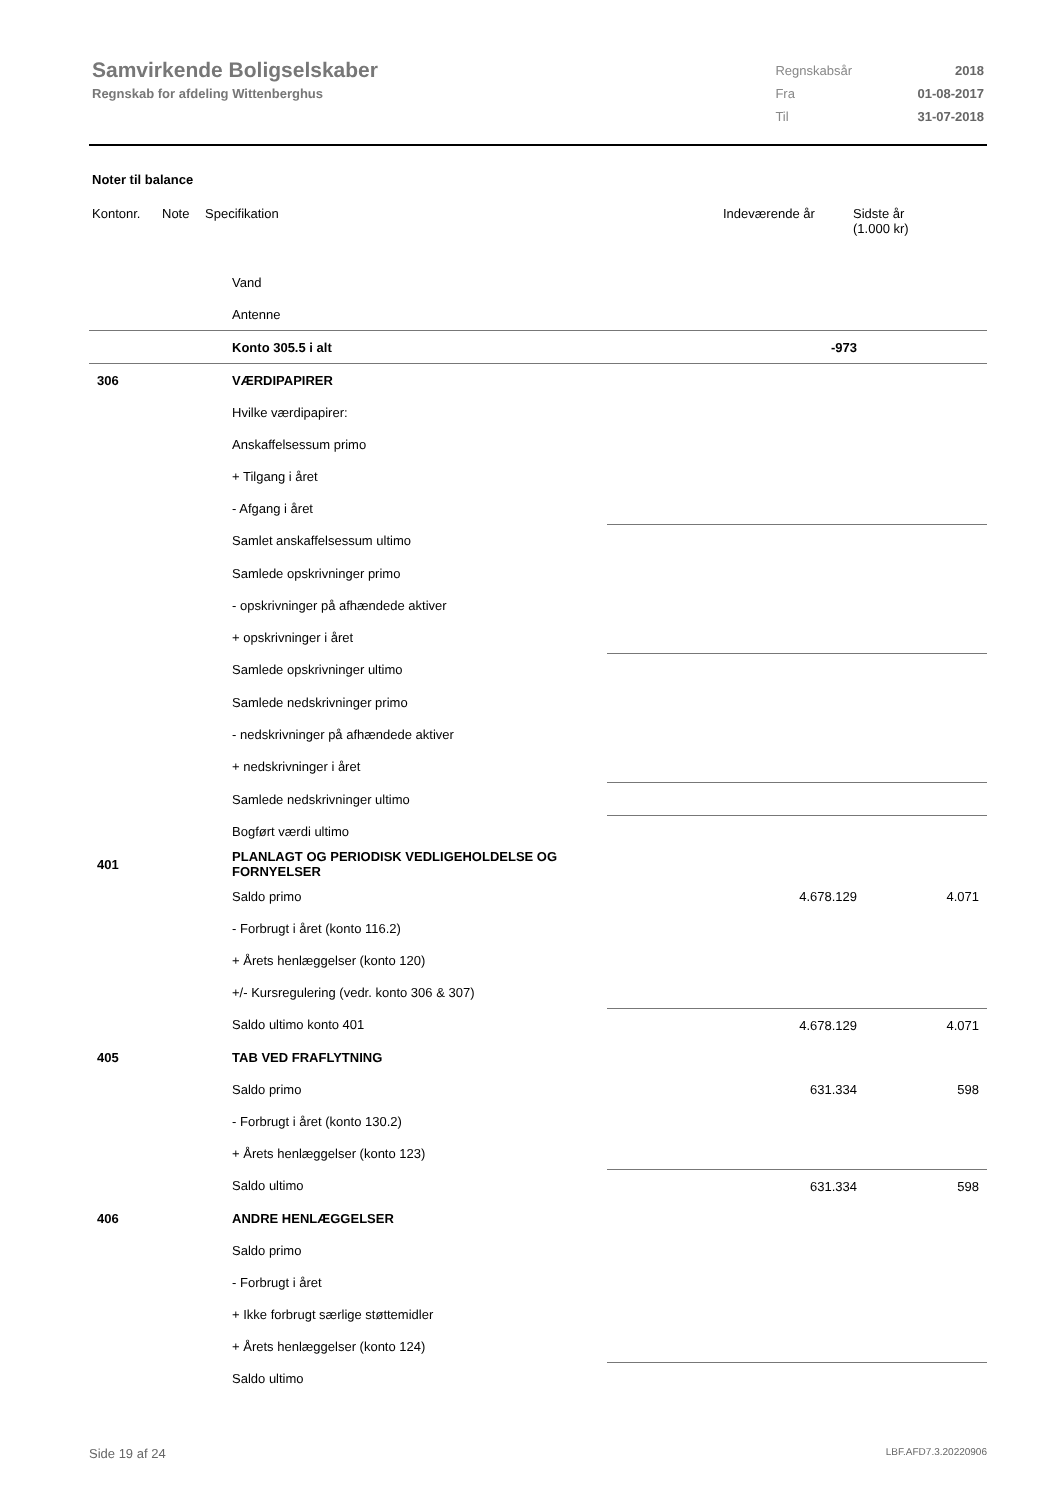Samvirkende Boligselskaber
Regnskab for afdeling Wittenberghus
| Regnskabsår | 2018 |
| Fra | 01-08-2017 |
| Til | 31-07-2018 |
Noter til balance
| Kontonr. | Note | Specifikation | Indeværende år | Sidste år (1.000 kr) |
| --- | --- | --- | --- | --- |
| | Vand | | |
| | Antenne | | |
| | Konto 305.5 i alt | -973 | |
| 306 | VÆRDIPAPIRER | | |
| | Hvilke værdipapirer: | | |
| | Anskaffelsessum primo | | |
| | + Tilgang i året | | |
| | - Afgang i året | | |
| | Samlet anskaffelsessum ultimo | | |
| | Samlede opskrivninger primo | | |
| | - opskrivninger på afhændede aktiver | | |
| | + opskrivninger i året | | |
| | Samlede opskrivninger ultimo | | |
| | Samlede nedskrivninger primo | | |
| | - nedskrivninger på afhændede aktiver | | |
| | + nedskrivninger i året | | |
| | Samlede nedskrivninger ultimo | | |
| | Bogført værdi ultimo | | |
| 401 | PLANLAGT OG PERIODISK VEDLIGEHOLDELSE OG FORNYELSER | | |
| | Saldo primo | 4.678.129 | 4.071 |
| | - Forbrugt i året (konto 116.2) | | |
| | + Årets henlæggelser (konto 120) | | |
| | +/- Kursregulering (vedr. konto 306 & 307) | | |
| | Saldo ultimo konto 401 | 4.678.129 | 4.071 |
| 405 | TAB VED FRAFLYTNING | | |
| | Saldo primo | 631.334 | 598 |
| | - Forbrugt i året (konto 130.2) | | |
| | + Årets henlæggelser (konto 123) | | |
| | Saldo ultimo | 631.334 | 598 |
| 406 | ANDRE HENLÆGGELSER | | |
| | Saldo primo | | |
| | - Forbrugt i året | | |
| | + Ikke forbrugt særlige støttemidler | | |
| | + Årets henlæggelser (konto 124) | | |
| | Saldo ultimo | | |
Side 19 af 24 LBF.AFD7.3.20220906